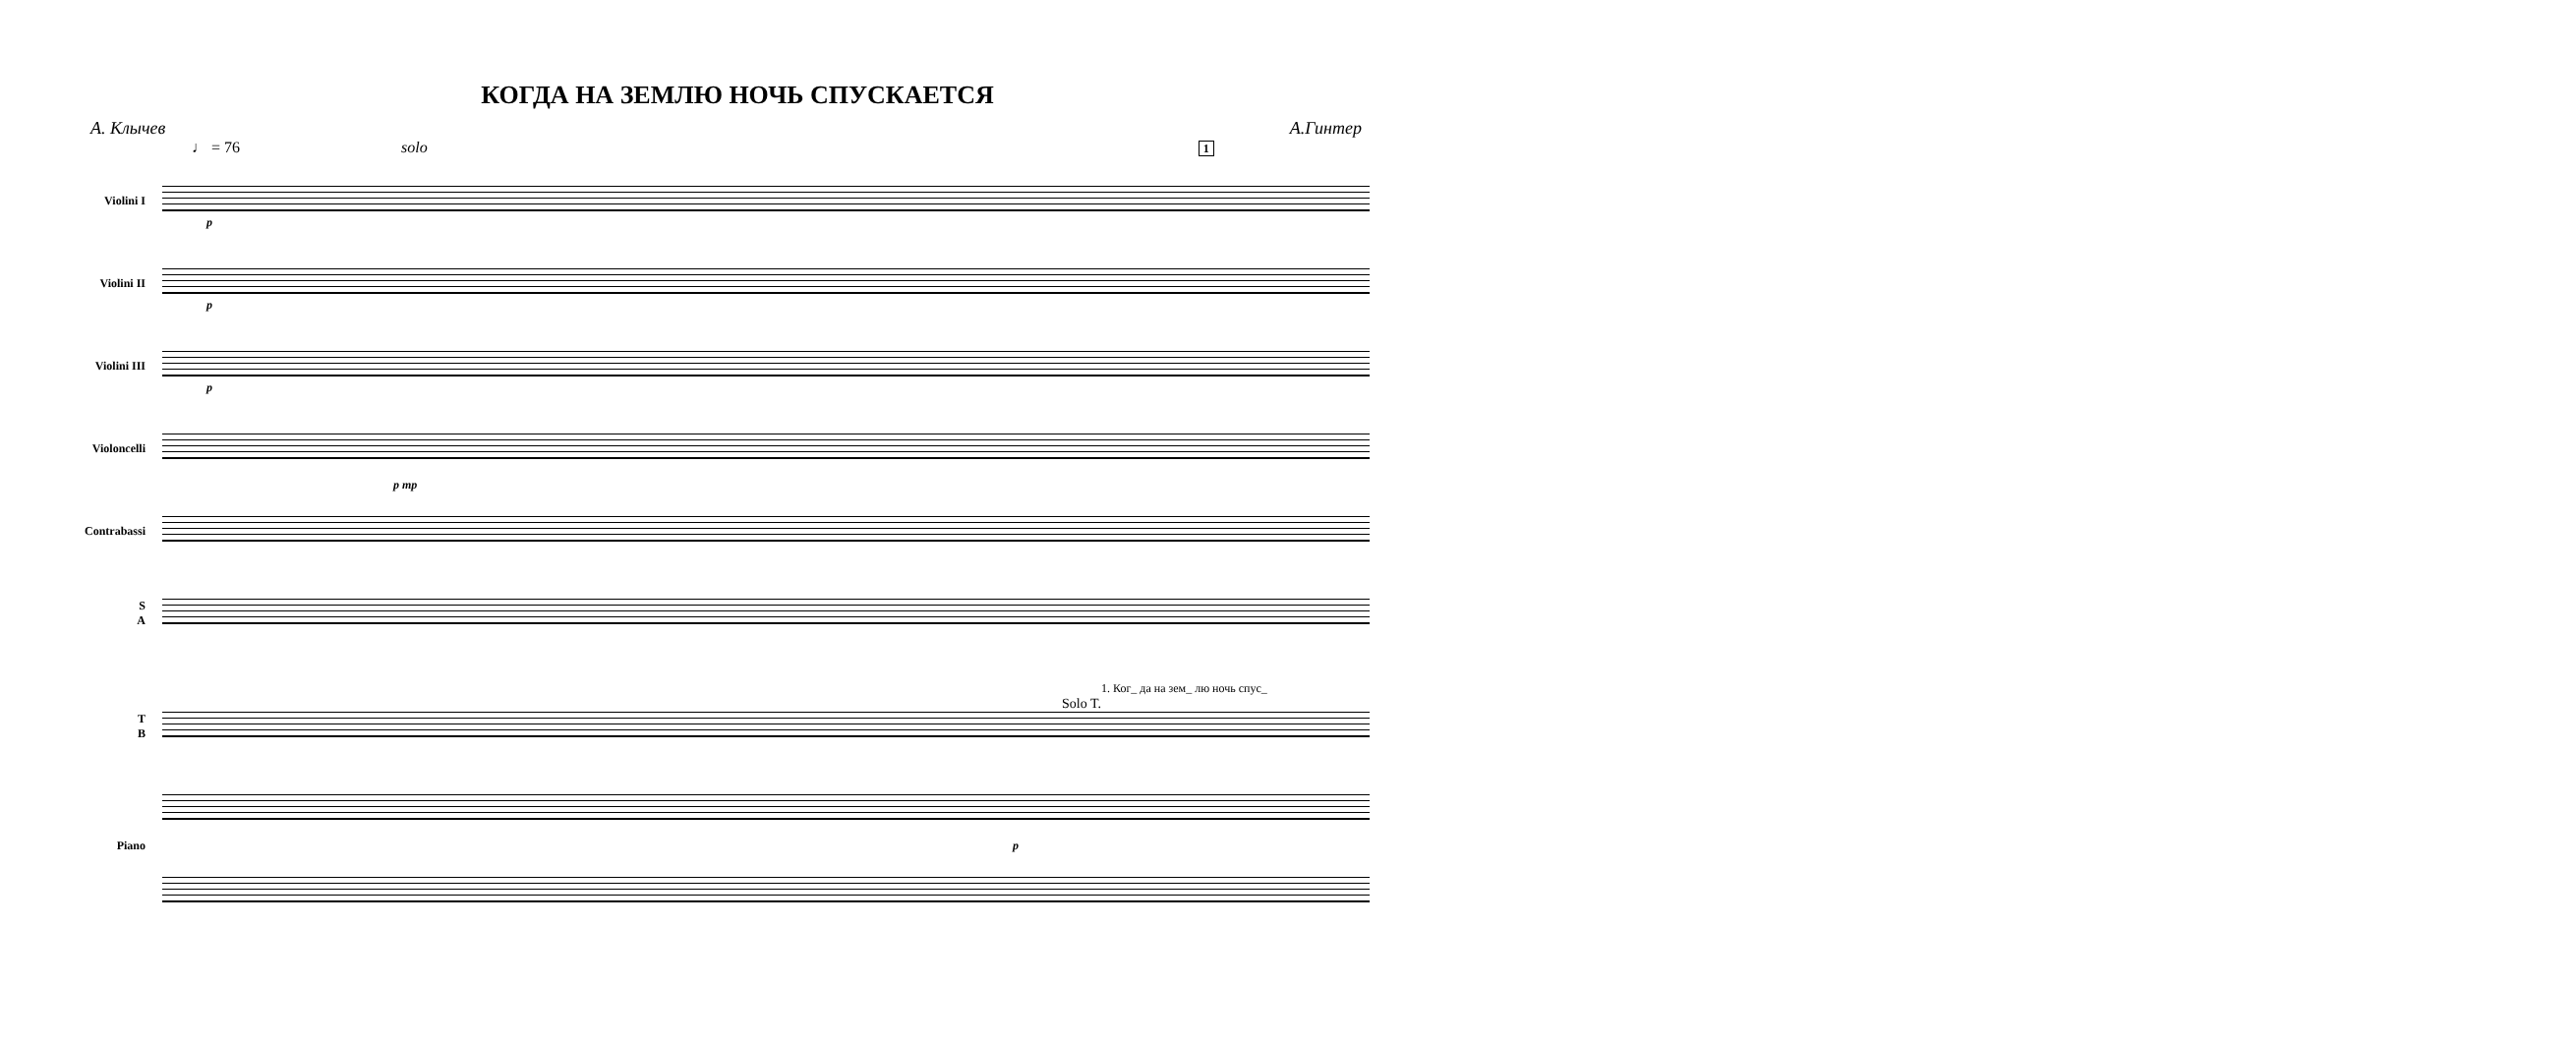КОГДА НА ЗЕМЛЮ НОЧЬ СПУСКАЕТСЯ
А. Клычев А.Гинтер
♩ = 76 solo 1
Violini I
p
Violini II
p
Violini III
p
Violoncelli
p mp
Contrabassi
S
A
1. Ког_ да на зем_ лю ночь спус_
Solo T.
T
B
Piano p